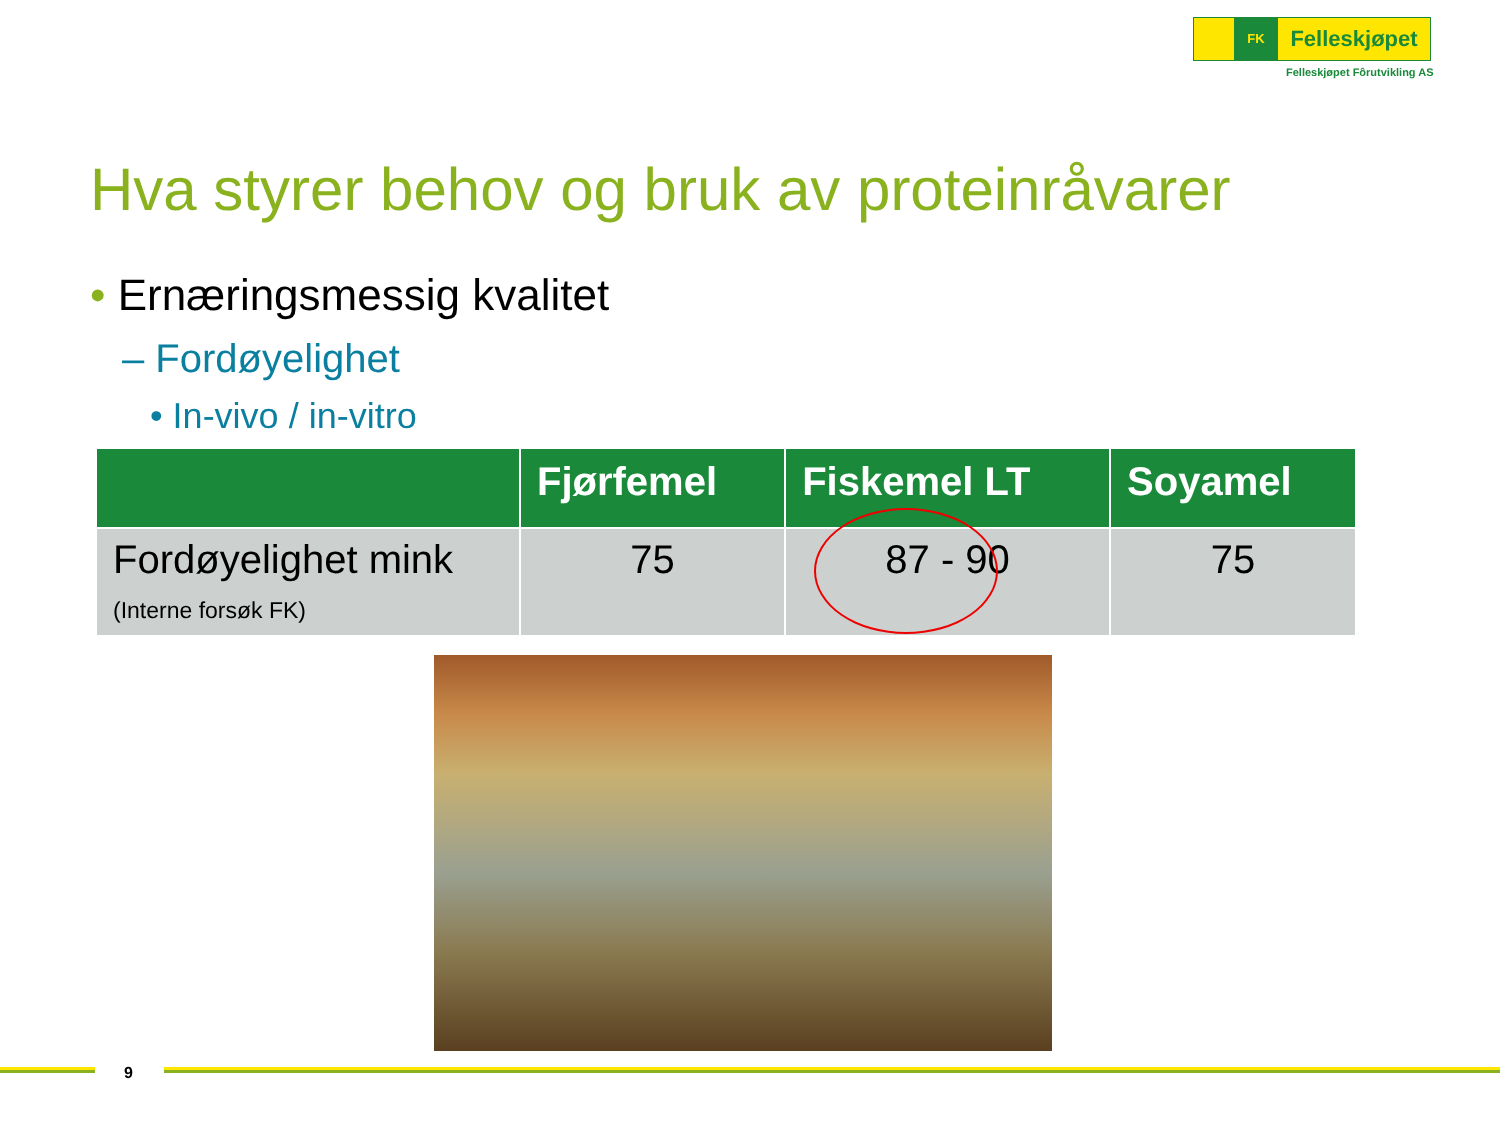FK
Felleskjøpet
Felleskjøpet Fôrutvikling AS
Hva styrer behov og bruk av proteinråvarer
• Ernæringsmessig kvalitet
– Fordøyelighet
• In-vivo / in-vitro
| | Fjørfemel | Fiskemel LT | Soyamel |
| --- | --- | --- | --- |
| Fordøyelighet mink (Interne forsøk FK) | 75 | 87 - 90 | 75 |
9